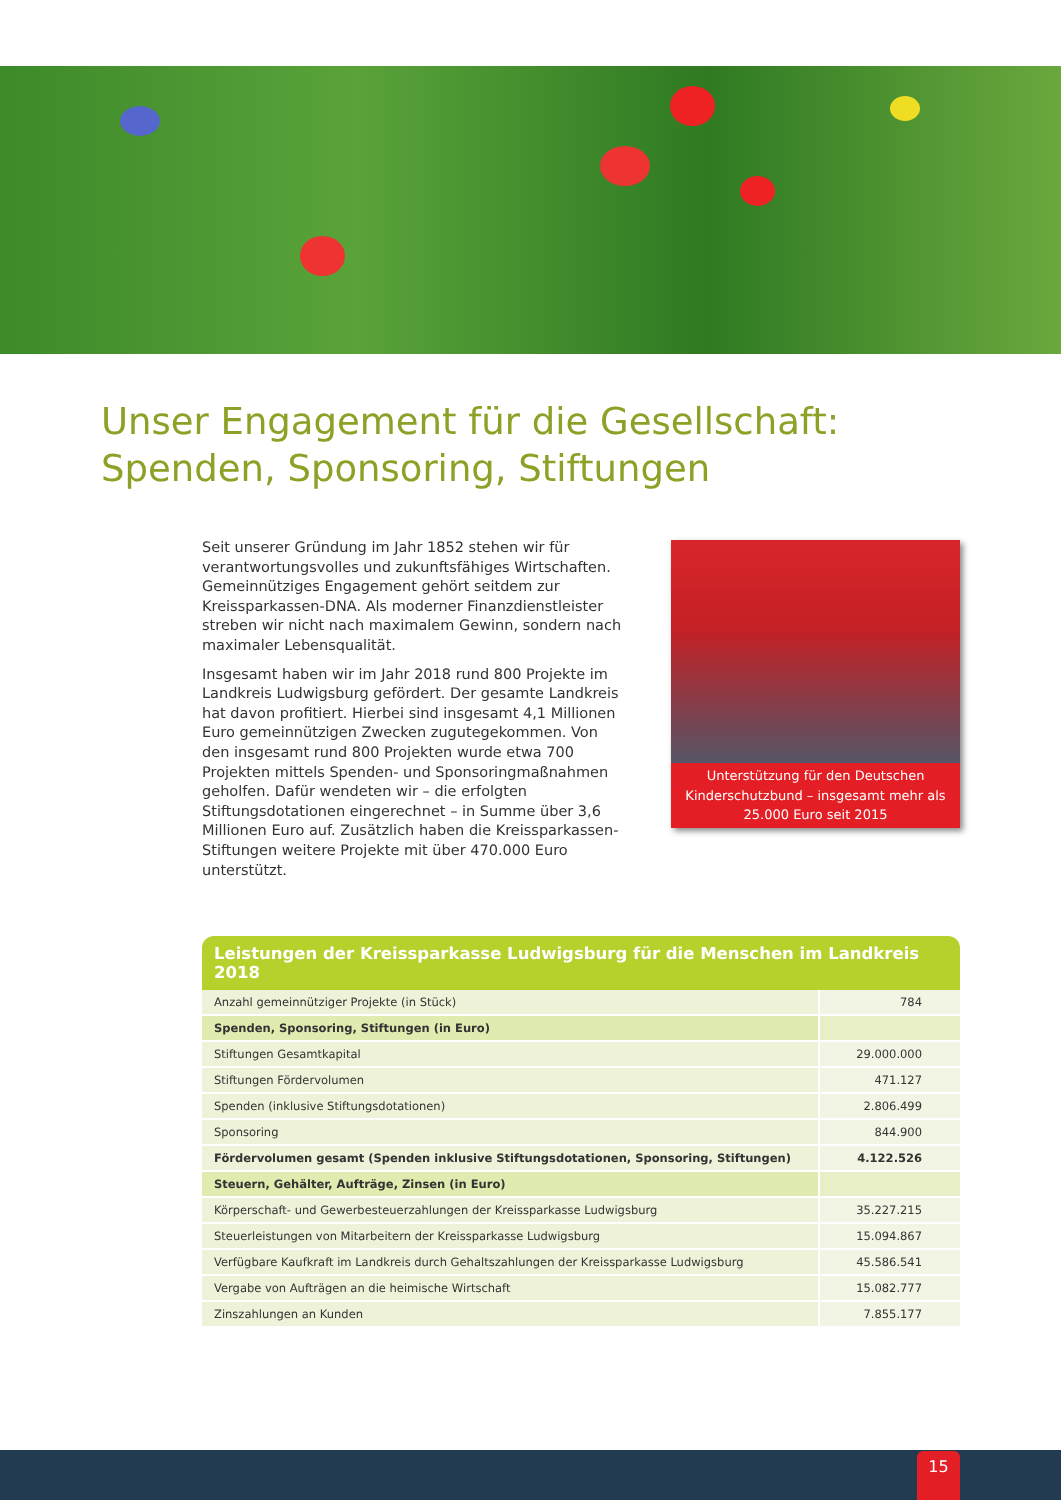Unser Engagement für die Gesellschaft:
Spenden, Sponsoring, Stiftungen
Seit unserer Gründung im Jahr 1852 stehen wir für verantwortungsvolles und zukunftsfähiges Wirtschaften. Gemeinnütziges Engagement gehört seitdem zur Kreissparkassen-DNA. Als moderner Finanzdienstleister streben wir nicht nach maximalem Gewinn, sondern nach maximaler Lebensqualität.
Insgesamt haben wir im Jahr 2018 rund 800 Projekte im Landkreis Ludwigsburg gefördert. Der gesamte Landkreis hat davon profitiert. Hierbei sind insgesamt 4,1 Millionen Euro gemeinnützigen Zwecken zugutegekommen. Von den insgesamt rund 800 Projekten wurde etwa 700 Projekten mittels Spenden- und Sponsoringmaßnahmen geholfen. Dafür wendeten wir – die erfolgten Stiftungsdotationen eingerechnet – in Summe über 3,6 Millionen Euro auf. Zusätzlich haben die Kreissparkassen-Stiftungen weitere Projekte mit über 470.000 Euro unterstützt.
Unterstützung für den Deutschen Kinderschutzbund – insgesamt mehr als 25.000 Euro seit 2015
| Leistungen der Kreissparkasse Ludwigsburg für die Menschen im Landkreis 2018 | |
| --- | --- |
| Anzahl gemeinnütziger Projekte (in Stück) | 784 |
| Spenden, Sponsoring, Stiftungen (in Euro) | |
| Stiftungen Gesamtkapital | 29.000.000 |
| Stiftungen Fördervolumen | 471.127 |
| Spenden (inklusive Stiftungsdotationen) | 2.806.499 |
| Sponsoring | 844.900 |
| Fördervolumen gesamt (Spenden inklusive Stiftungsdotationen, Sponsoring, Stiftungen) | 4.122.526 |
| Steuern, Gehälter, Aufträge, Zinsen (in Euro) | |
| Körperschaft- und Gewerbesteuerzahlungen der Kreissparkasse Ludwigsburg | 35.227.215 |
| Steuerleistungen von Mitarbeitern der Kreissparkasse Ludwigsburg | 15.094.867 |
| Verfügbare Kaufkraft im Landkreis durch Gehaltszahlungen der Kreissparkasse Ludwigsburg | 45.586.541 |
| Vergabe von Aufträgen an die heimische Wirtschaft | 15.082.777 |
| Zinszahlungen an Kunden | 7.855.177 |
15